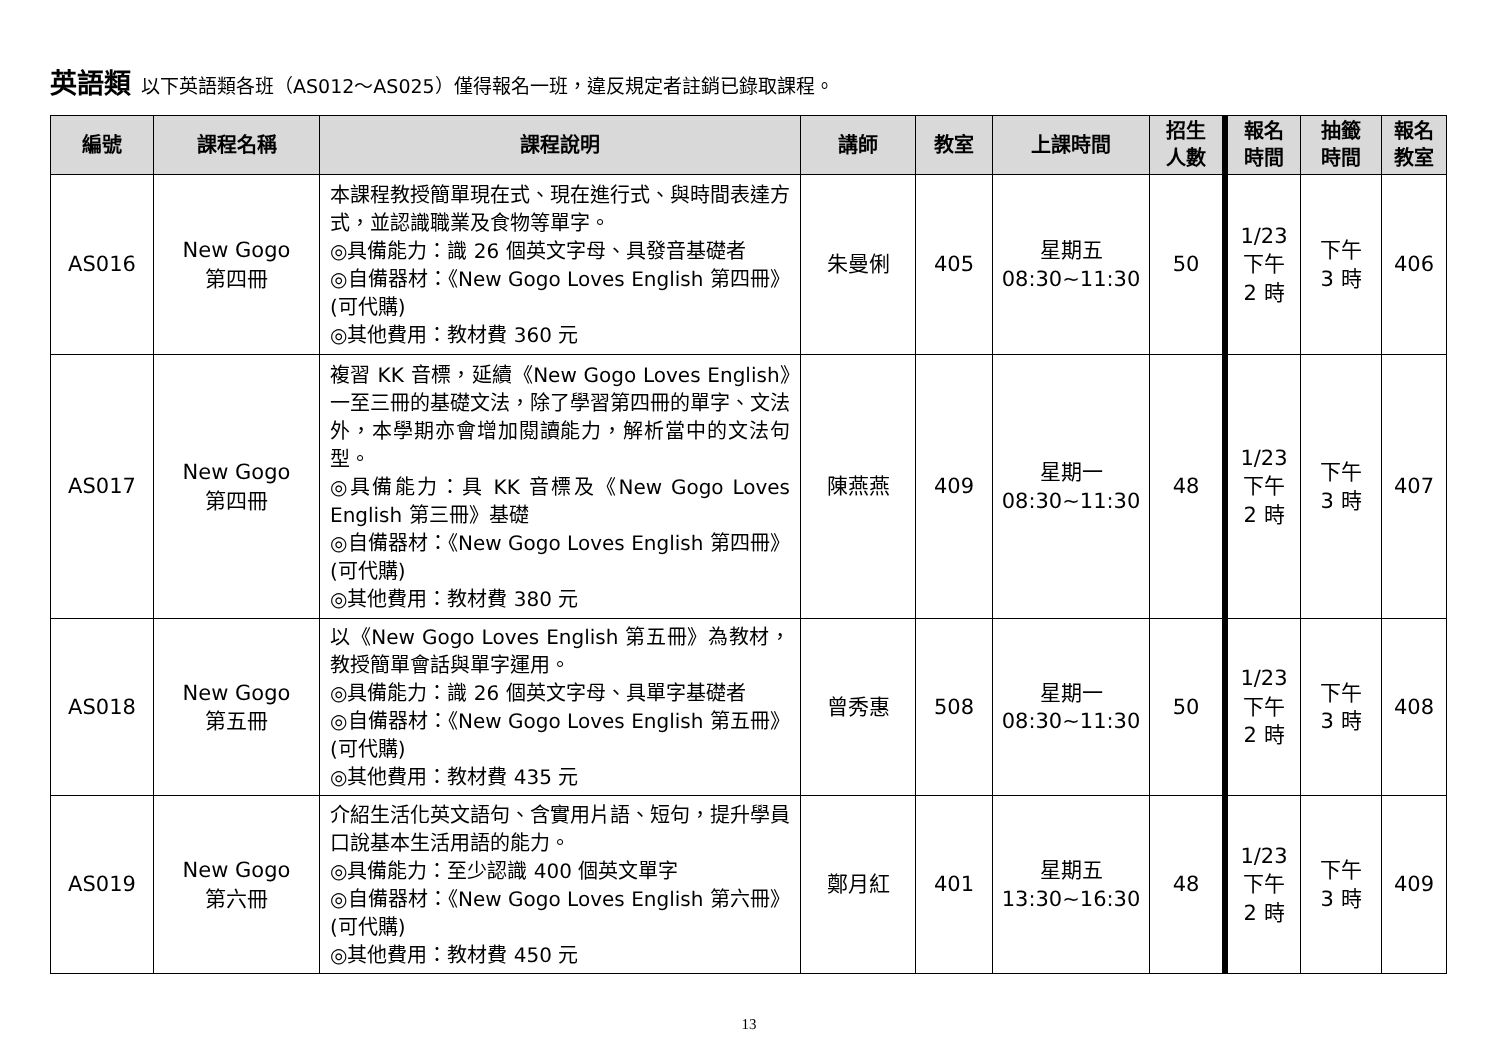英語類 以下英語類各班（AS012～AS025）僅得報名一班，違反規定者註銷已錄取課程。
| 編號 | 課程名稱 | 課程說明 | 講師 | 教室 | 上課時間 | 招生 人數 | 報名 時間 | 抽籤 時間 | 報名 教室 |
| --- | --- | --- | --- | --- | --- | --- | --- | --- | --- |
| AS016 | New Gogo 第四冊 | 本課程教授簡單現在式、現在進行式、與時間表達方式，並認識職業及食物等單字。 ◎具備能力：識 26 個英文字母、具發音基礎者 ◎自備器材：《New Gogo Loves English 第四冊》(可代購) ◎其他費用：教材費 360 元 | 朱曼俐 | 405 | 星期五 08:30~11:30 | 50 | 1/23 下午 2 時 | 下午 3 時 | 406 |
| AS017 | New Gogo 第四冊 | 複習 KK 音標，延續《New Gogo Loves English》一至三冊的基礎文法，除了學習第四冊的單字、文法外，本學期亦會增加閱讀能力，解析當中的文法句型。 ◎具備能力：具 KK 音標及《New Gogo Loves English 第三冊》基礎 ◎自備器材：《New Gogo Loves English 第四冊》(可代購) ◎其他費用：教材費 380 元 | 陳燕燕 | 409 | 星期一 08:30~11:30 | 48 | 1/23 下午 2 時 | 下午 3 時 | 407 |
| AS018 | New Gogo 第五冊 | 以《New Gogo Loves English 第五冊》為教材，教授簡單會話與單字運用。 ◎具備能力：識 26 個英文字母、具單字基礎者 ◎自備器材：《New Gogo Loves English 第五冊》(可代購) ◎其他費用：教材費 435 元 | 曾秀惠 | 508 | 星期一 08:30~11:30 | 50 | 1/23 下午 2 時 | 下午 3 時 | 408 |
| AS019 | New Gogo 第六冊 | 介紹生活化英文語句、含實用片語、短句，提升學員口說基本生活用語的能力。 ◎具備能力：至少認識 400 個英文單字 ◎自備器材：《New Gogo Loves English 第六冊》(可代購) ◎其他費用：教材費 450 元 | 鄭月紅 | 401 | 星期五 13:30~16:30 | 48 | 1/23 下午 2 時 | 下午 3 時 | 409 |
13